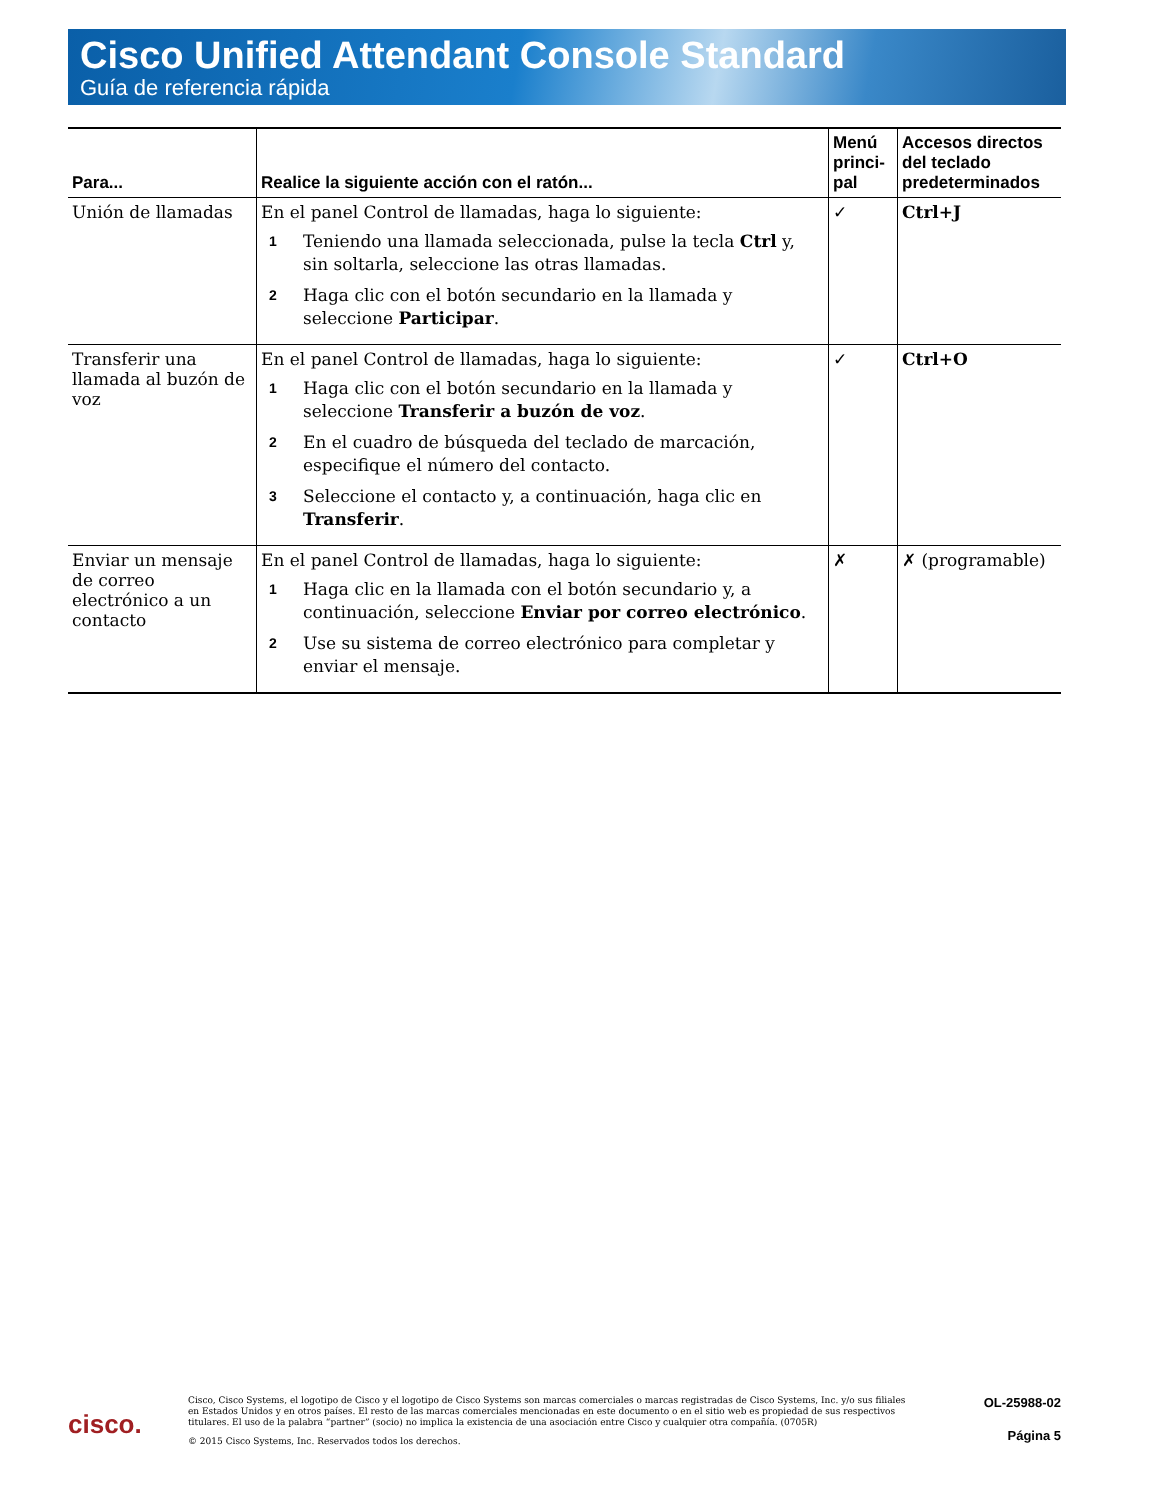Cisco Unified Attendant Console Standard
Guía de referencia rápida
| Para... | Realice la siguiente acción con el ratón... | Menú princi-pal | Accesos directos del teclado predeterminados |
| --- | --- | --- | --- |
| Unión de llamadas | En el panel Control de llamadas, haga lo siguiente: 1 Teniendo una llamada seleccionada, pulse la tecla Ctrl y, sin soltarla, seleccione las otras llamadas. 2 Haga clic con el botón secundario en la llamada y seleccione Participar . | ✓ | Ctrl+J |
| Transferir una llamada al buzón de voz | En el panel Control de llamadas, haga lo siguiente: 1 Haga clic con el botón secundario en la llamada y seleccione Transferir a buzón de voz . 2 En el cuadro de búsqueda del teclado de marcación, especifique el número del contacto. 3 Seleccione el contacto y, a continuación, haga clic en Transferir . | ✓ | Ctrl+O |
| Enviar un mensaje de correo electrónico a un contacto | En el panel Control de llamadas, haga lo siguiente: 1 Haga clic en la llamada con el botón secundario y, a continuación, seleccione Enviar por correo electrónico . 2 Use su sistema de correo electrónico para completar y enviar el mensaje. | ✗ | ✗ (programable) |
cisco.
Cisco, Cisco Systems, el logotipo de Cisco y el logotipo de Cisco Systems son marcas comerciales o marcas registradas de Cisco Systems, Inc. y/o sus filiales en Estados Unidos y en otros países. El resto de las marcas comerciales mencionadas en este documento o en el sitio web es propiedad de sus respectivos titulares. El uso de la palabra “partner” (socio) no implica la existencia de una asociación entre Cisco y cualquier otra compañía. (0705R)
© 2015 Cisco Systems, Inc. Reservados todos los derechos.
OL-25988-02
Página 5